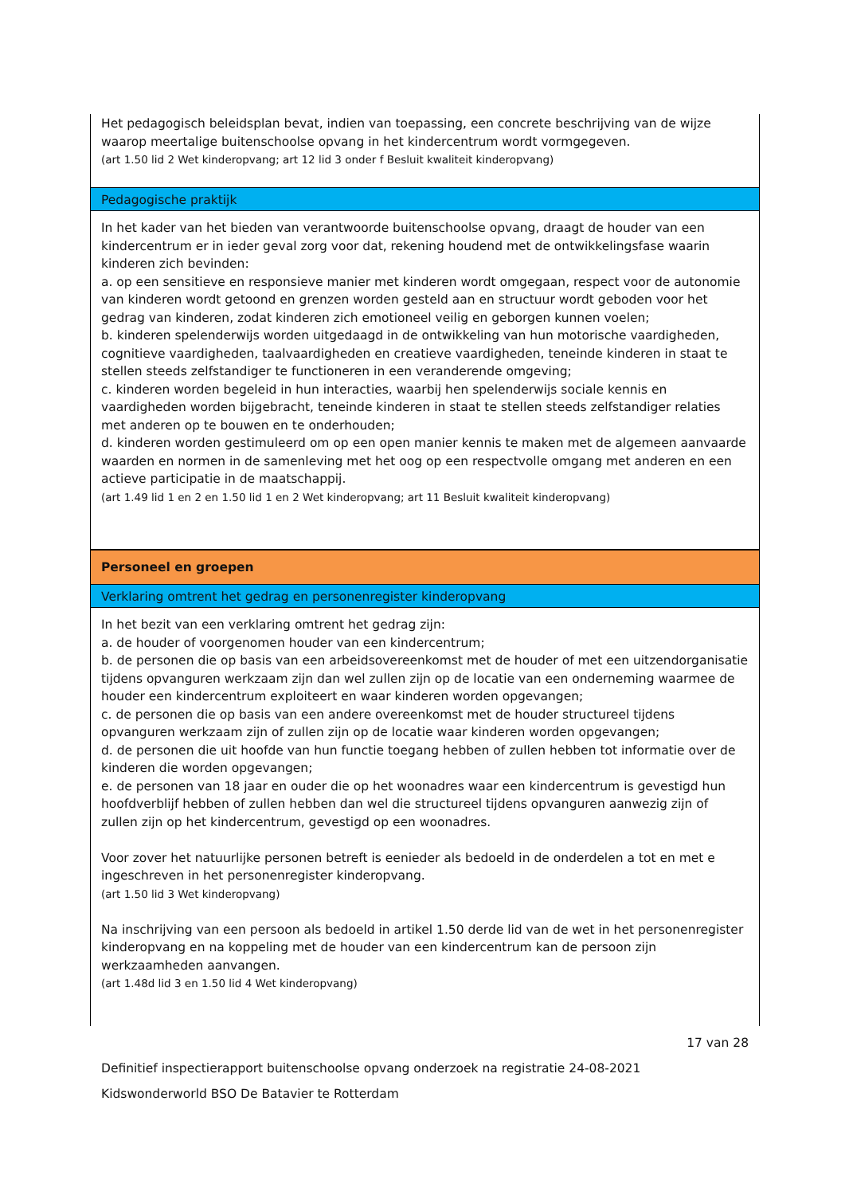Het pedagogisch beleidsplan bevat, indien van toepassing, een concrete beschrijving van de wijze waarop meertalige buitenschoolse opvang in het kindercentrum wordt vormgegeven.
(art 1.50 lid 2 Wet kinderopvang; art 12 lid 3 onder f Besluit kwaliteit kinderopvang)
Pedagogische praktijk
In het kader van het bieden van verantwoorde buitenschoolse opvang, draagt de houder van een kindercentrum er in ieder geval zorg voor dat, rekening houdend met de ontwikkelingsfase waarin kinderen zich bevinden:
a. op een sensitieve en responsieve manier met kinderen wordt omgegaan, respect voor de autonomie van kinderen wordt getoond en grenzen worden gesteld aan en structuur wordt geboden voor het gedrag van kinderen, zodat kinderen zich emotioneel veilig en geborgen kunnen voelen;
b. kinderen spelenderwijs worden uitgedaagd in de ontwikkeling van hun motorische vaardigheden, cognitieve vaardigheden, taalvaardigheden en creatieve vaardigheden, teneinde kinderen in staat te stellen steeds zelfstandiger te functioneren in een veranderende omgeving;
c. kinderen worden begeleid in hun interacties, waarbij hen spelenderwijs sociale kennis en vaardigheden worden bijgebracht, teneinde kinderen in staat te stellen steeds zelfstandiger relaties met anderen op te bouwen en te onderhouden;
d. kinderen worden gestimuleerd om op een open manier kennis te maken met de algemeen aanvaarde waarden en normen in de samenleving met het oog op een respectvolle omgang met anderen en een actieve participatie in de maatschappij.
(art 1.49 lid 1 en 2 en 1.50 lid 1 en 2 Wet kinderopvang; art 11 Besluit kwaliteit kinderopvang)
Personeel en groepen
Verklaring omtrent het gedrag en personenregister kinderopvang
In het bezit van een verklaring omtrent het gedrag zijn:
a. de houder of voorgenomen houder van een kindercentrum;
b. de personen die op basis van een arbeidsovereenkomst met de houder of met een uitzendorganisatie tijdens opvanguren werkzaam zijn dan wel zullen zijn op de locatie van een onderneming waarmee de houder een kindercentrum exploiteert en waar kinderen worden opgevangen;
c. de personen die op basis van een andere overeenkomst met de houder structureel tijdens opvanguren werkzaam zijn of zullen zijn op de locatie waar kinderen worden opgevangen;
d. de personen die uit hoofde van hun functie toegang hebben of zullen hebben tot informatie over de kinderen die worden opgevangen;
e. de personen van 18 jaar en ouder die op het woonadres waar een kindercentrum is gevestigd hun hoofdverblijf hebben of zullen hebben dan wel die structureel tijdens opvanguren aanwezig zijn of zullen zijn op het kindercentrum, gevestigd op een woonadres.
Voor zover het natuurlijke personen betreft is eenieder als bedoeld in de onderdelen a tot en met e ingeschreven in het personenregister kinderopvang.
(art 1.50 lid 3 Wet kinderopvang)
Na inschrijving van een persoon als bedoeld in artikel 1.50 derde lid van de wet in het personenregister kinderopvang en na koppeling met de houder van een kindercentrum kan de persoon zijn werkzaamheden aanvangen.
(art 1.48d lid 3 en 1.50 lid 4 Wet kinderopvang)
17 van 28
Definitief inspectierapport buitenschoolse opvang onderzoek na registratie 24-08-2021
Kidswonderworld BSO De Batavier te Rotterdam